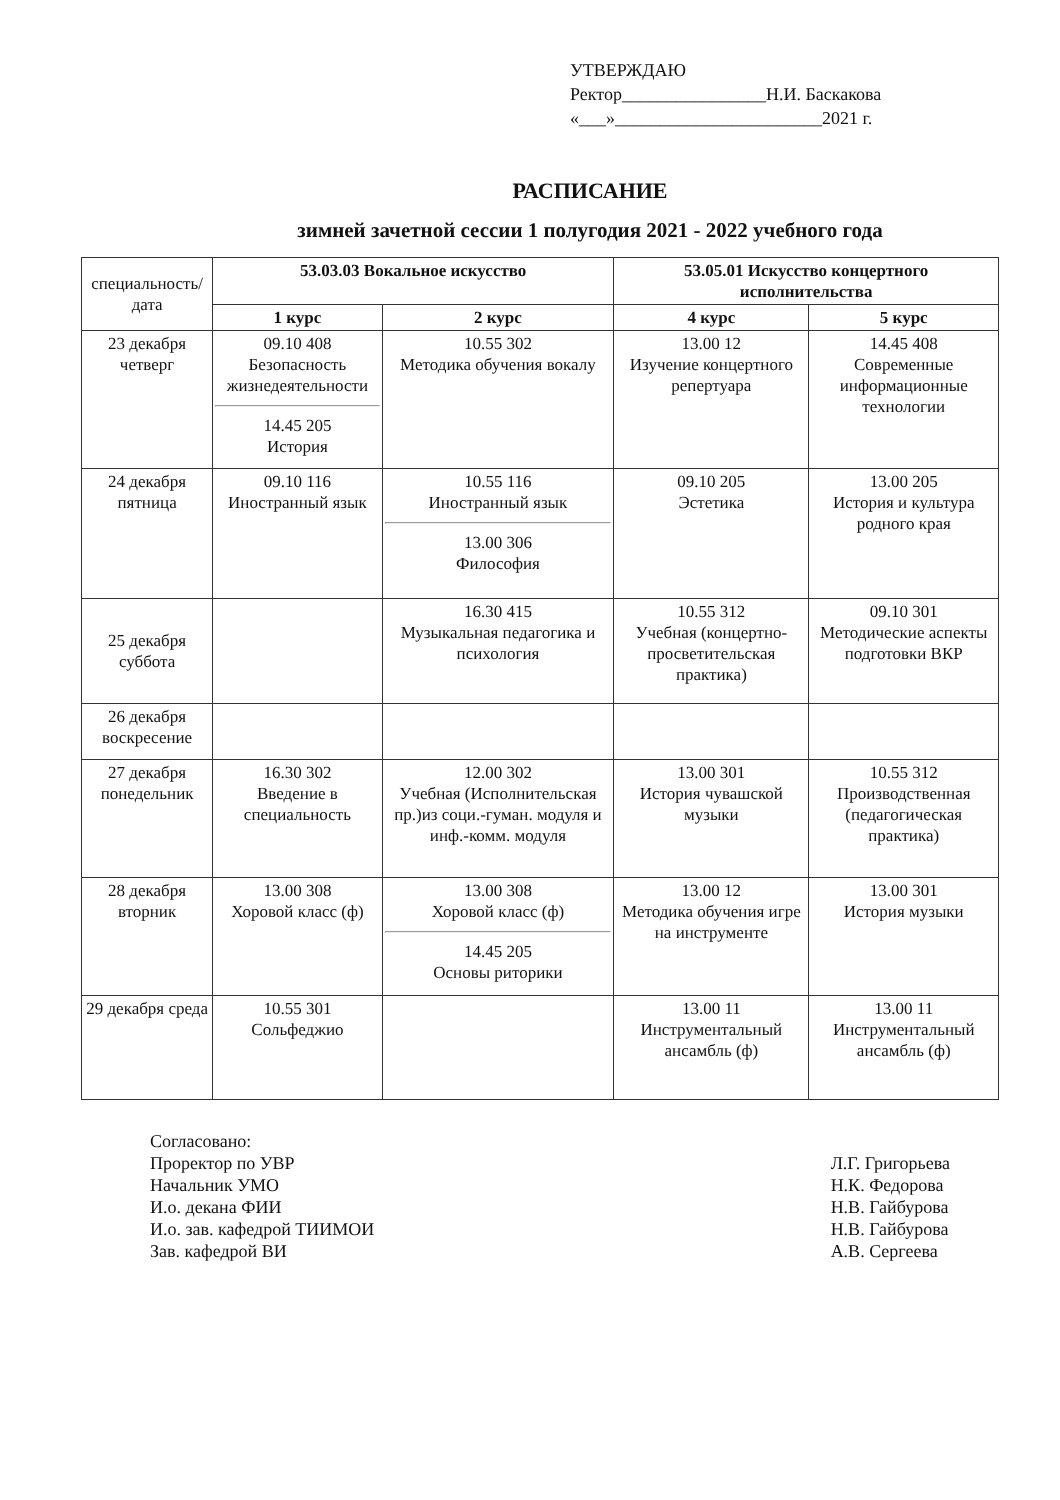УТВЕРЖДАЮ
Ректор________________Н.И. Баскакова
«___»_______________________2021 г.
РАСПИСАНИЕ
зимней зачетной сессии 1 полугодия 2021 - 2022 учебного года
| специальность/дата | 53.03.03 Вокальное искусство | | 53.05.01 Искусство концертного исполнительства | |
| --- | --- | --- | --- | --- |
| | 1 курс | 2 курс | 4 курс | 5 курс |
| 23 декабря четверг | 09.10 408 Безопасность жизнедеятельности 14.45 205 История | 10.55 302 Методика обучения вокалу | 13.00 12 Изучение концертного репертуара | 14.45 408 Современные информационные технологии |
| 24 декабря пятница | 09.10 116 Иностранный язык | 10.55 116 Иностранный язык 13.00 306 Философия | 09.10 205 Эстетика | 13.00 205 История и культура родного края |
| 25 декабря суббота | | 16.30 415 Музыкальная педагогика и психология | 10.55 312 Учебная (концертно-просветительская практика) | 09.10 301 Методические аспекты подготовки ВКР |
| 26 декабря воскресение | | | | |
| 27 декабря понедельник | 16.30 302 Введение в специальность | 12.00 302 Учебная (Исполнительская пр.)из соци.-гуман. модуля и инф.-комм. модуля | 13.00 301 История чувашской музыки | 10.55 312 Производственная (педагогическая практика) |
| 28 декабря вторник | 13.00 308 Хоровой класс (ф) | 13.00 308 Хоровой класс (ф) 14.45 205 Основы риторики | 13.00 12 Методика обучения игре на инструменте | 13.00 301 История музыки |
| 29 декабря среда | 10.55 301 Сольфеджио | | 13.00 11 Инструментальный ансамбль (ф) | 13.00 11 Инструментальный ансамбль (ф) |
Согласовано:
Проректор по УВР
Начальник УМО
И.о. декана ФИИ
И.о. зав. кафедрой ТИИМОИ
Зав. кафедрой ВИ
Л.Г. Григорьева
Н.К. Федорова
Н.В. Гайбурова
Н.В. Гайбурова
А.В. Сергеева